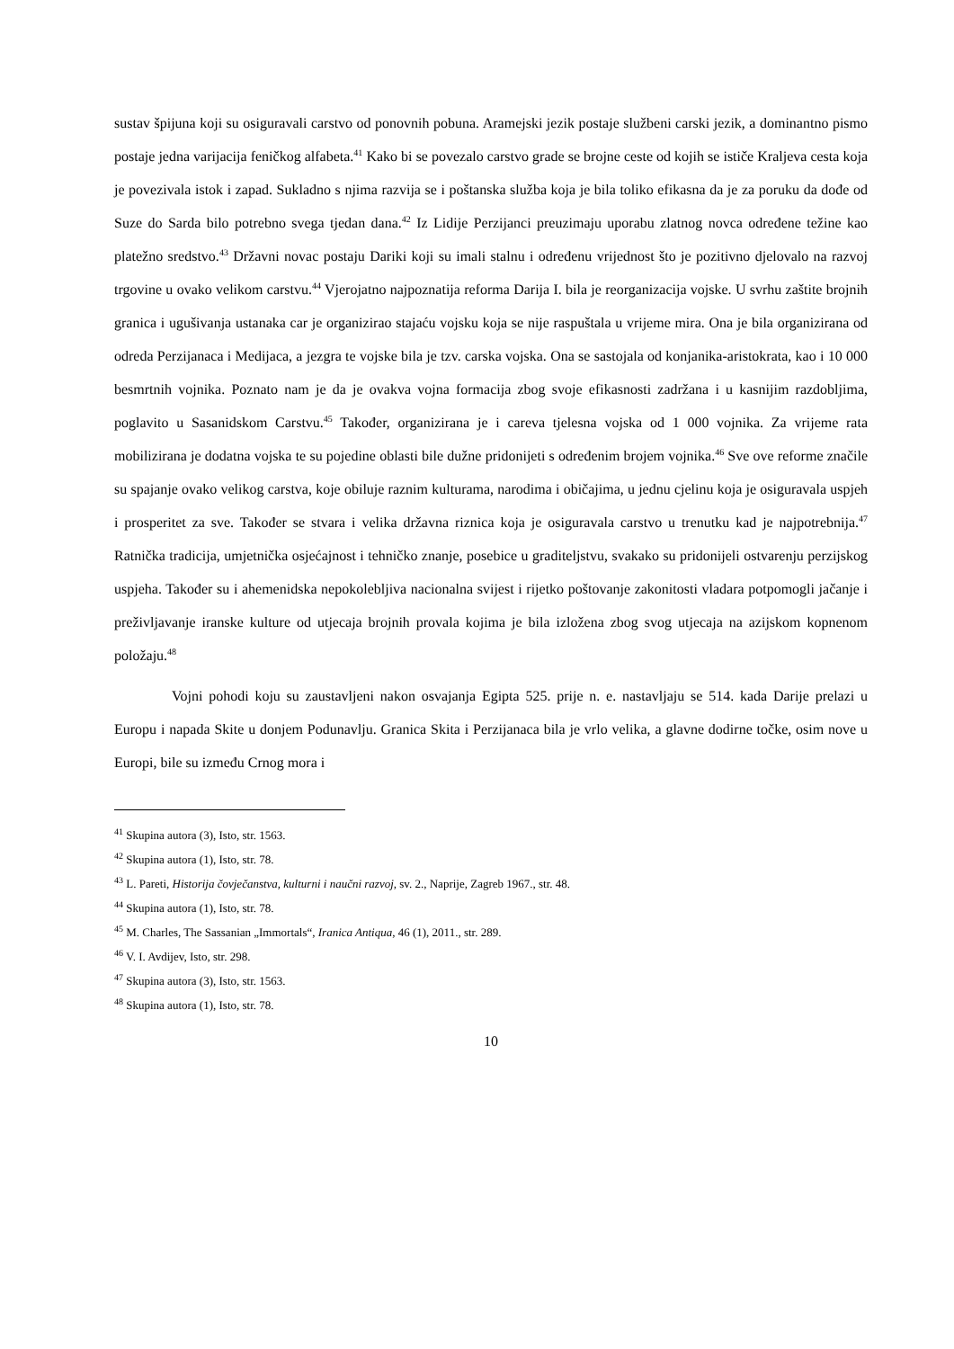sustav špijuna koji su osiguravali carstvo od ponovnih pobuna. Aramejski jezik postaje službeni carski jezik, a dominantno pismo postaje jedna varijacija feničkog alfabeta.<sup>41</sup> Kako bi se povezalo carstvo grade se brojne ceste od kojih se ističe Kraljeva cesta koja je povezivala istok i zapad. Sukladno s njima razvija se i poštanska služba koja je bila toliko efikasna da je za poruku da dođe od Suze do Sarda bilo potrebno svega tjedan dana.<sup>42</sup> Iz Lidije Perzijanci preuzimaju uporabu zlatnog novca određene težine kao platežno sredstvo.<sup>43</sup> Državni novac postaju Dariki koji su imali stalnu i određenu vrijednost što je pozitivno djelovalo na razvoj trgovine u ovako velikom carstvu.<sup>44</sup> Vjerojatno najpoznatija reforma Darija I. bila je reorganizacija vojske. U svrhu zaštite brojnih granica i ugušivanja ustanaka car je organizirao stajaću vojsku koja se nije raspuštala u vrijeme mira. Ona je bila organizirana od odreda Perzijanaca i Medijaca, a jezgra te vojske bila je tzv. carska vojska. Ona se sastojala od konjanika-aristokrata, kao i 10 000 besmrtnih vojnika. Poznato nam je da je ovakva vojna formacija zbog svoje efikasnosti zadržana i u kasnijim razdobljima, poglavito u Sasanidskom Carstvu.<sup>45</sup> Također, organizirana je i careva tjelesna vojska od 1 000 vojnika. Za vrijeme rata mobilizirana je dodatna vojska te su pojedine oblasti bile dužne pridonijeti s određenim brojem vojnika.<sup>46</sup> Sve ove reforme značile su spajanje ovako velikog carstva, koje obiluje raznim kulturama, narodima i običajima, u jednu cjelinu koja je osiguravala uspjeh i prosperitet za sve. Također se stvara i velika državna riznica koja je osiguravala carstvo u trenutku kad je najpotrebnija.<sup>47</sup> Ratnička tradicija, umjetnička osjećajnost i tehničko znanje, posebice u graditeljstvu, svakako su pridonijeli ostvarenju perzijskog uspjeha. Također su i ahemenidska nepokolebljiva nacionalna svijest i rijetko poštovanje zakonitosti vladara potpomogli jačanje i preživljavanje iranske kulture od utjecaja brojnih provala kojima je bila izložena zbog svog utjecaja na azijskom kopnenom položaju.<sup>48</sup>
Vojni pohodi koju su zaustavljeni nakon osvajanja Egipta 525. prije n. e. nastavljaju se 514. kada Darije prelazi u Europu i napada Skite u donjem Podunavlju. Granica Skita i Perzijanaca bila je vrlo velika, a glavne dodirne točke, osim nove u Europi, bile su između Crnog mora i
<sup>41</sup> Skupina autora (3), Isto, str. 1563.
<sup>42</sup> Skupina autora (1), Isto, str. 78.
<sup>43</sup> L. Pareti, Historija čovječanstva, kulturni i naučni razvoj, sv. 2., Naprije, Zagreb 1967., str. 48.
<sup>44</sup> Skupina autora (1), Isto, str. 78.
<sup>45</sup> M. Charles, The Sassanian „Immortals“, Iranica Antiqua, 46 (1), 2011., str. 289.
<sup>46</sup> V. I. Avdijev, Isto, str. 298.
<sup>47</sup> Skupina autora (3), Isto, str. 1563.
<sup>48</sup> Skupina autora (1), Isto, str. 78.
10